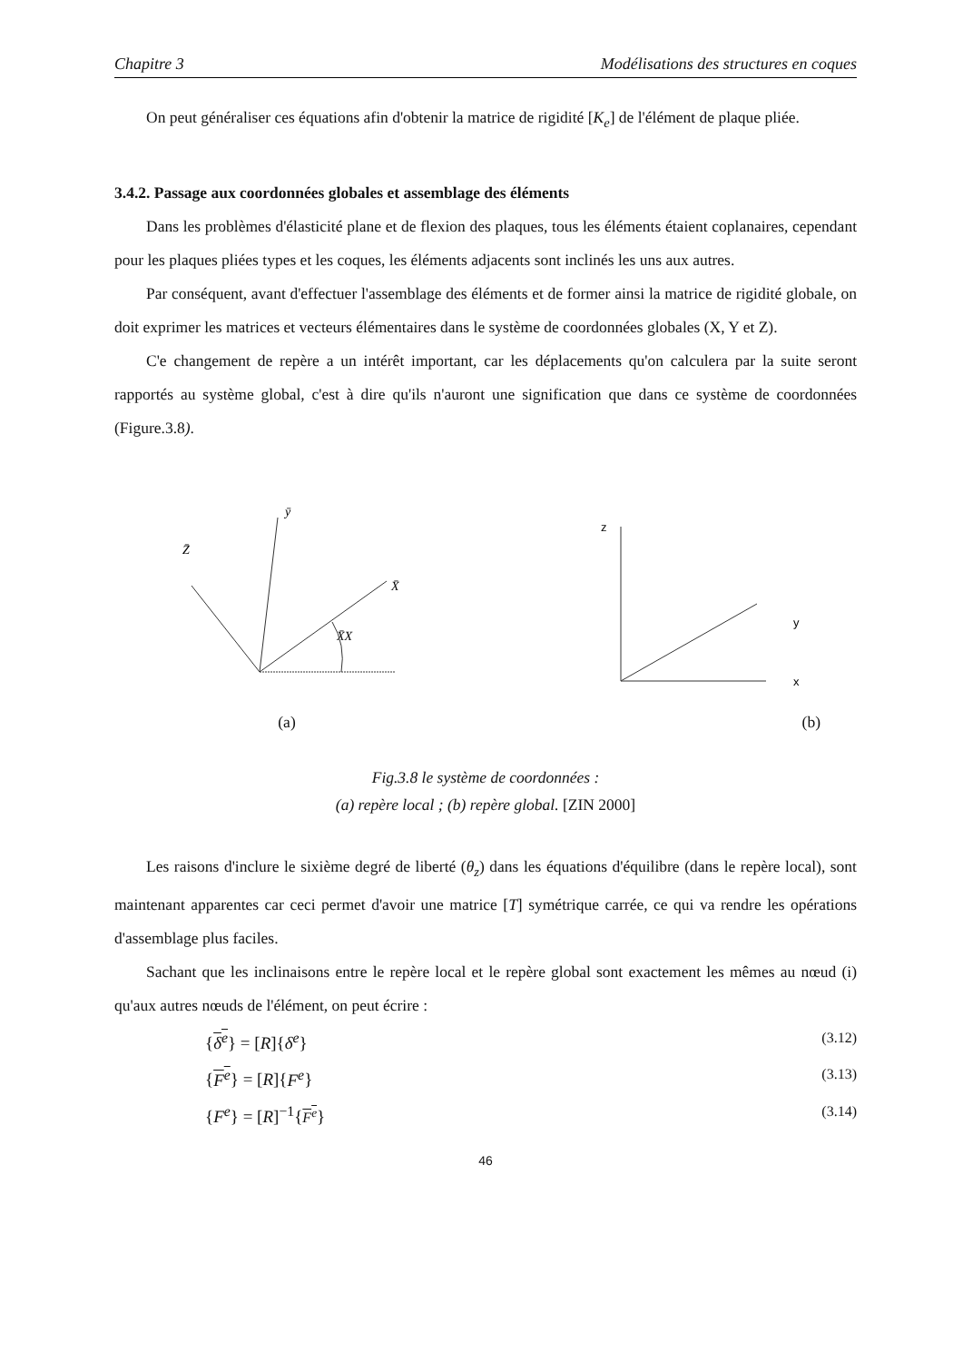Chapitre 3 Modélisations des structures en coques
On peut généraliser ces équations afin d'obtenir la matrice de rigidité [K<sub>e</sub>] de l'élément de plaque pliée.
3.4.2. Passage aux coordonnées globales et assemblage des éléments
Dans les problèmes d'élasticité plane et de flexion des plaques, tous les éléments étaient coplanaires, cependant pour les plaques pliées types et les coques, les éléments adjacents sont inclinés les uns aux autres.
Par conséquent, avant d'effectuer l'assemblage des éléments et de former ainsi la matrice de rigidité globale, on doit exprimer les matrices et vecteurs élémentaires dans le système de coordonnées globales (X, Y et Z).
C'e changement de repère a un intérêt important, car les déplacements qu'on calculera par la suite seront rapportés au système global, c'est à dire qu'ils n'auront une signification que dans ce système de coordonnées (Figure.3.8).
Z̄
ȳ
X̄
X̄X
(a)
z
y
x
(b)
Fig.3.8 le système de coordonnées :
(a) repère local ; (b) repère global. [ZIN 2000]
Les raisons d'inclure le sixième degré de liberté (θ<sub>z</sub>) dans les équations d'équilibre (dans le repère local), sont maintenant apparentes car ceci permet d'avoir une matrice [T] symétrique carrée, ce qui va rendre les opérations d'assemblage plus faciles.
Sachant que les inclinaisons entre le repère local et le repère global sont exactement les mêmes au nœud (i) qu'aux autres nœuds de l'élément, on peut écrire :
{δ<sup>e</sup>} = [R]{δ<sup>e</sup>} (3.12)
{F<sup>e</sup>} = [R]{F<sup>e</sup>} (3.13)
{F<sup>e</sup>} = [R]<sup>−1</sup>{F<sup>e</sup>} (3.14)
46